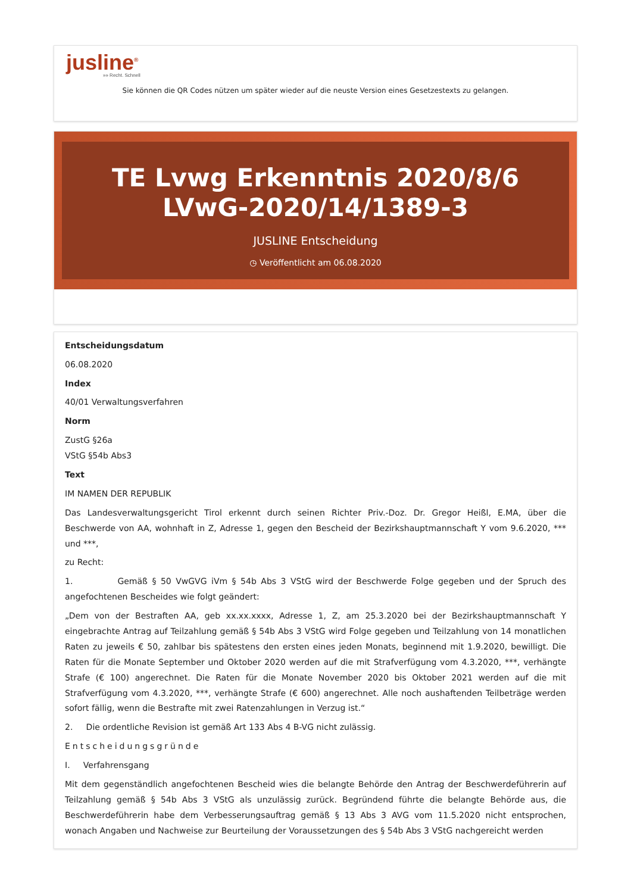jusline<sup>®</sup>
»» Recht. Schnell
Sie können die QR Codes nützen um später wieder auf die neuste Version eines Gesetzestexts zu gelangen.
TE Lvwg Erkenntnis 2020/8/6 LVwG-2020/14/1389-3
JUSLINE Entscheidung
◷ Veröffentlicht am 06.08.2020
Entscheidungsdatum
06.08.2020
Index
40/01 Verwaltungsverfahren
Norm
ZustG §26a
VStG §54b Abs3
Text
IM NAMEN DER REPUBLIK
Das Landesverwaltungsgericht Tirol erkennt durch seinen Richter Priv.-Doz. Dr. Gregor Heißl, E.MA, über die Beschwerde von AA, wohnhaft in Z, Adresse 1, gegen den Bescheid der Bezirkshauptmannschaft Y vom 9.6.2020, *** und ***,
zu Recht:
1. Gemäß § 50 VwGVG iVm § 54b Abs 3 VStG wird der Beschwerde Folge gegeben und der Spruch des angefochtenen Bescheides wie folgt geändert:
„Dem von der Bestraften AA, geb xx.xx.xxxx, Adresse 1, Z, am 25.3.2020 bei der Bezirkshauptmannschaft Y eingebrachte Antrag auf Teilzahlung gemäß § 54b Abs 3 VStG wird Folge gegeben und Teilzahlung von 14 monatlichen Raten zu jeweils € 50, zahlbar bis spätestens den ersten eines jeden Monats, beginnend mit 1.9.2020, bewilligt. Die Raten für die Monate September und Oktober 2020 werden auf die mit Strafverfügung vom 4.3.2020, ***, verhängte Strafe (€ 100) angerechnet. Die Raten für die Monate November 2020 bis Oktober 2021 werden auf die mit Strafverfügung vom 4.3.2020, ***, verhängte Strafe (€ 600) angerechnet. Alle noch aushaftenden Teilbeträge werden sofort fällig, wenn die Bestrafte mit zwei Ratenzahlungen in Verzug ist.“
2. Die ordentliche Revision ist gemäß Art 133 Abs 4 B-VG nicht zulässig.
Entscheidungsgründe
I. Verfahrensgang
Mit dem gegenständlich angefochtenen Bescheid wies die belangte Behörde den Antrag der Beschwerdeführerin auf Teilzahlung gemäß § 54b Abs 3 VStG als unzulässig zurück. Begründend führte die belangte Behörde aus, die Beschwerdeführerin habe dem Verbesserungsauftrag gemäß § 13 Abs 3 AVG vom 11.5.2020 nicht entsprochen, wonach Angaben und Nachweise zur Beurteilung der Voraussetzungen des § 54b Abs 3 VStG nachgereicht werden